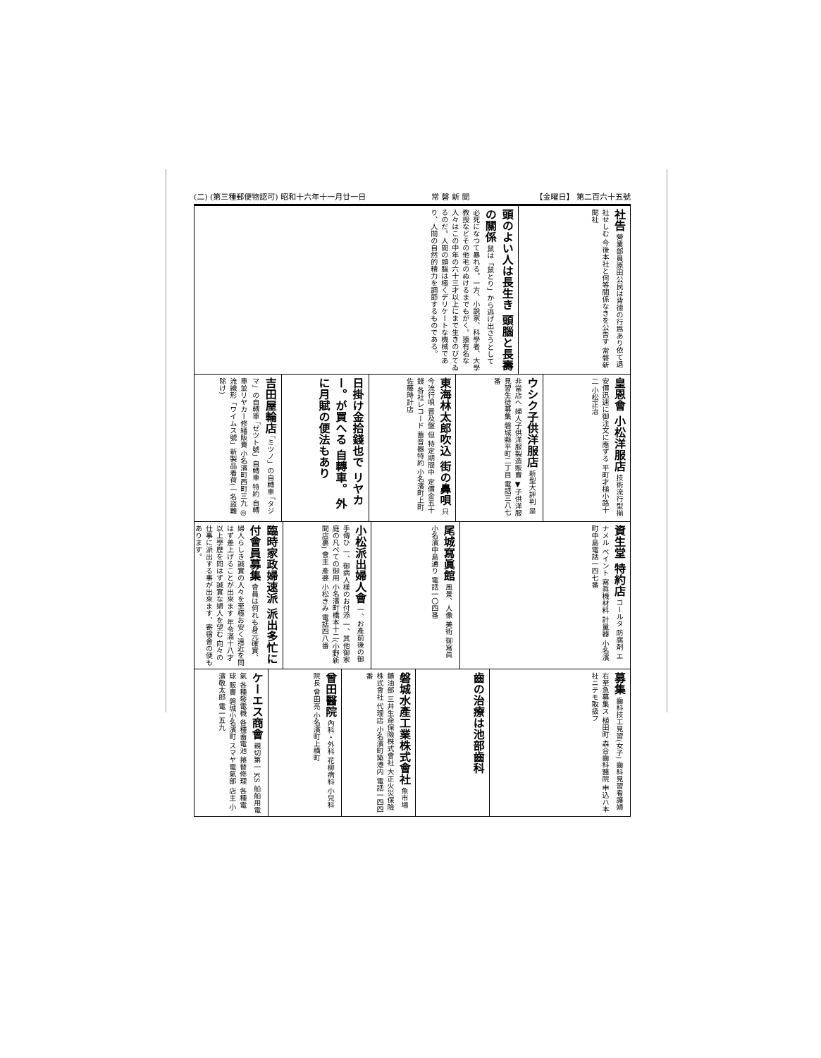(二) (第三種郵便物認可) 昭和十六年十一月廿一日 常 磐 新 聞 【金曜日】 第二百六十五號
頭のよい人は長生き 頭腦と長壽の關係 鼠は「鼠とり」から逃げ出さうとして必死になつて暴れる。一方、小說家、科學者、大學教授などその他毛のぬけるまでもがく。猿有名な人々はこの中年の六十三才以上にまで生きのびてゐるのだ。人間の頭腦は極くデリケートな機械であり、人間の自然的精力を調節するものである。
社告 營業部員原田公民は背德の行爲あり依て退社せしむ 今後本社と何等關係なきを公告す 常磐新聞社
吉田屋輪店 「ミツノ」の自轉車 「タジマ」の自轉車 「ゼツト號」自轉車 特約 自轉車並リヤカー修繕販賣 小名濱町西町三九 ◎流線形「ワイムス號」新製品着荷(一名盜難除け)
日掛け金拾錢也で リヤカー。が買へる 自轉車。 外に月賦の便法もあり
東海林太郎吹込 街の鼻唄 只今流行唄 晋及盤 但 特定期間中 定價金五十錢 各社レコード 蓄音器特約 小名濱町上町 佐藤時計店
ウシク子供洋服店 新型大評判 是非當店へ 婦人子供洋服製造販賣 ▼子供洋服見習生徒募集 磐城縣平町二丁目 電話三八七番
皇恩會 小松洋服店 技術流行型揃安價迅速に御注文に應ずる 平町才槌小路十二 小松正治
臨時家政婦速派 派出多忙に付會員募集 會員は何れも身元確實、婦人らしき誠實の人々を至極お安く遠近を問はず差上げることが出來ます 年令滿十八才以上學歷を問はず誠實な婦人を望む 向々の仕事に派出する事が出來ます、寄宿舍の便もあります。
小松派出婦人會 一、お產前後の御手傳ひ 一、御病人樣のお付添 一、其他御家庭の凡べての御用 小名濱町橋本十二(小野新聞店裏) 會主 產婆 小松きみ 電話四八番
尾城寫眞館 風景、人像 美術 御寫眞 小名濱中島通り 電話一〇四番
資生堂 特約店 コールタ 防腐剤 エナメル ペイント 寫眞機材料 計量器 小名濱町中島電話一四七番
ケーエス商會 親切第一 KS 船舶用電氣 各種發電機 各種蓄電池 捲替修理 各種電球 販賣 磐城小名濱町 スマヤ電氣部 店主 小濱敬太郎 電一五九
曾田醫院 內科・外科 花柳病科 小兒科 院長 曾田亮 小名濱町上横町
磐城水產工業株式會社 魚市場 鑛油部 三井生命保險株式會社 大正火災保險株式會社 代理店 小名濱町築港内 電話一四四番
齒の治療は池部齒科
募集 齒科技工見習(女子) 齒科見習看護婦 右至急募集ス 植田町 森合齒科醫院 申込ハ本社ニテモ取扱フ